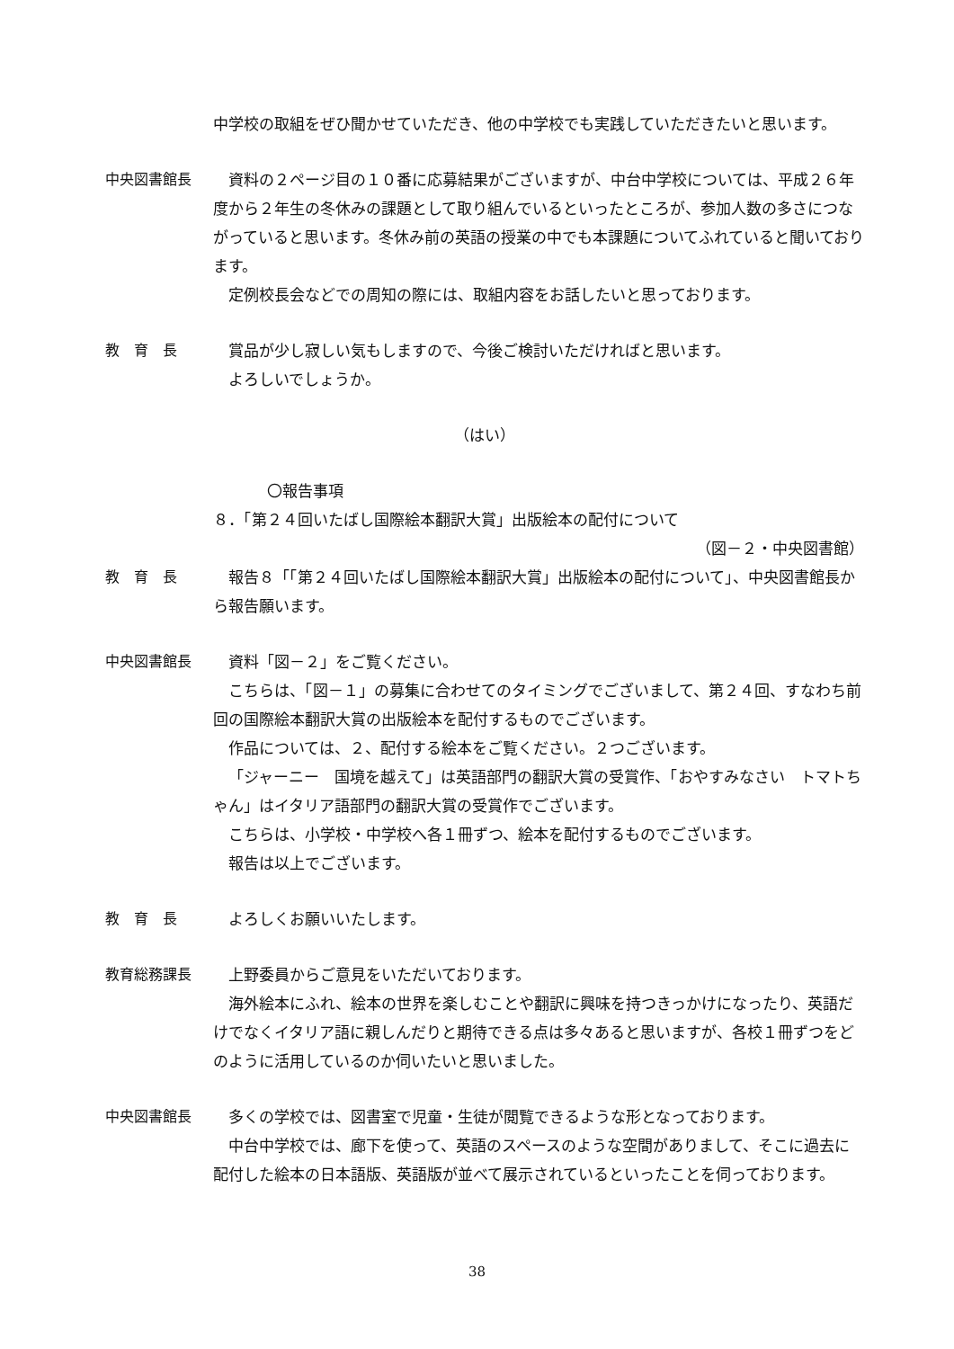中学校の取組をぜひ聞かせていただき、他の中学校でも実践していただきたいと思います。
中央図書館長 資料の２ページ目の１０番に応募結果がございますが、中台中学校については、平成２６年度から２年生の冬休みの課題として取り組んでいるといったところが、参加人数の多さにつながっていると思います。冬休み前の英語の授業の中でも本課題についてふれていると聞いております。
定例校長会などでの周知の際には、取組内容をお話したいと思っております。
教　育　長 賞品が少し寂しい気もしますので、今後ご検討いただければと思います。
よろしいでしょうか。
（はい）
〇報告事項
８．「第２４回いたばし国際絵本翻訳大賞」出版絵本の配付について
（図－２・中央図書館）
教　育　長 報告８「「第２４回いたばし国際絵本翻訳大賞」出版絵本の配付について」、中央図書館長から報告願います。
中央図書館長 資料「図－２」をご覧ください。
こちらは、「図－１」の募集に合わせてのタイミングでございまして、第２４回、すなわち前回の国際絵本翻訳大賞の出版絵本を配付するものでございます。
作品については、２、配付する絵本をご覧ください。２つございます。
「ジャーニー　国境を越えて」は英語部門の翻訳大賞の受賞作、「おやすみなさい　トマトちゃん」はイタリア語部門の翻訳大賞の受賞作でございます。
こちらは、小学校・中学校へ各１冊ずつ、絵本を配付するものでございます。
報告は以上でございます。
教　育　長 よろしくお願いいたします。
教育総務課長 上野委員からご意見をいただいております。
海外絵本にふれ、絵本の世界を楽しむことや翻訳に興味を持つきっかけになったり、英語だけでなくイタリア語に親しんだりと期待できる点は多々あると思いますが、各校１冊ずつをどのように活用しているのか伺いたいと思いました。
中央図書館長 多くの学校では、図書室で児童・生徒が閲覧できるような形となっております。
中台中学校では、廊下を使って、英語のスペースのような空間がありまして、そこに過去に配付した絵本の日本語版、英語版が並べて展示されているといったことを伺っております。
38